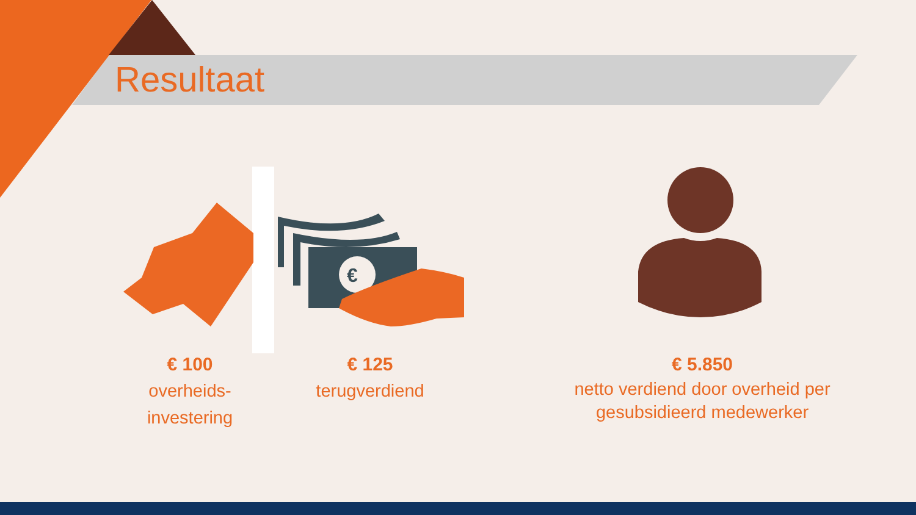€
Resultaat
€ 100
overheids-
investering
€ 125
terugverdiend
€ 5.850
netto verdiend door overheid per gesubsidieerd medewerker